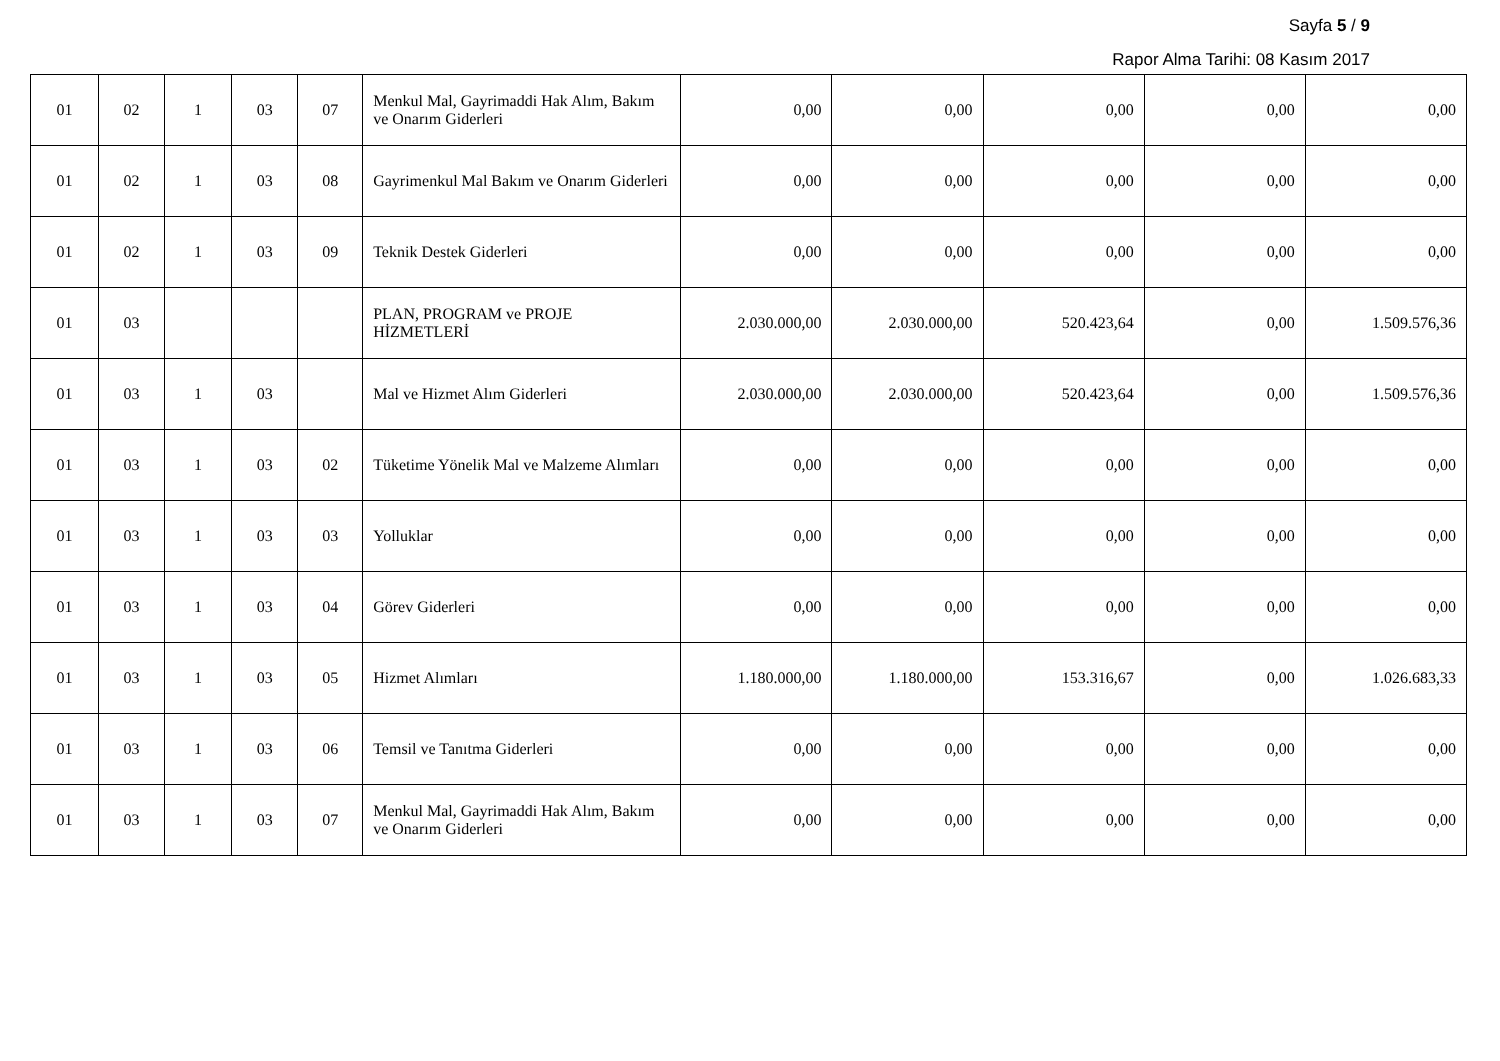Sayfa 5 / 9
Rapor Alma Tarihi: 08 Kasım 2017
| 01 | 02 | 1 | 03 | 07 | Menkul Mal, Gayrimaddi Hak Alım, Bakım ve Onarım Giderleri | 0,00 | 0,00 | 0,00 | 0,00 | 0,00 |
| 01 | 02 | 1 | 03 | 08 | Gayrimenkul Mal Bakım ve Onarım Giderleri | 0,00 | 0,00 | 0,00 | 0,00 | 0,00 |
| 01 | 02 | 1 | 03 | 09 | Teknik Destek Giderleri | 0,00 | 0,00 | 0,00 | 0,00 | 0,00 |
| 01 | 03 | | | | PLAN, PROGRAM ve PROJE HİZMETLERİ | 2.030.000,00 | 2.030.000,00 | 520.423,64 | 0,00 | 1.509.576,36 |
| 01 | 03 | 1 | 03 | | Mal ve Hizmet Alım Giderleri | 2.030.000,00 | 2.030.000,00 | 520.423,64 | 0,00 | 1.509.576,36 |
| 01 | 03 | 1 | 03 | 02 | Tüketime Yönelik Mal ve Malzeme Alımları | 0,00 | 0,00 | 0,00 | 0,00 | 0,00 |
| 01 | 03 | 1 | 03 | 03 | Yolluklar | 0,00 | 0,00 | 0,00 | 0,00 | 0,00 |
| 01 | 03 | 1 | 03 | 04 | Görev Giderleri | 0,00 | 0,00 | 0,00 | 0,00 | 0,00 |
| 01 | 03 | 1 | 03 | 05 | Hizmet Alımları | 1.180.000,00 | 1.180.000,00 | 153.316,67 | 0,00 | 1.026.683,33 |
| 01 | 03 | 1 | 03 | 06 | Temsil ve Tanıtma Giderleri | 0,00 | 0,00 | 0,00 | 0,00 | 0,00 |
| 01 | 03 | 1 | 03 | 07 | Menkul Mal, Gayrimaddi Hak Alım, Bakım ve Onarım Giderleri | 0,00 | 0,00 | 0,00 | 0,00 | 0,00 |